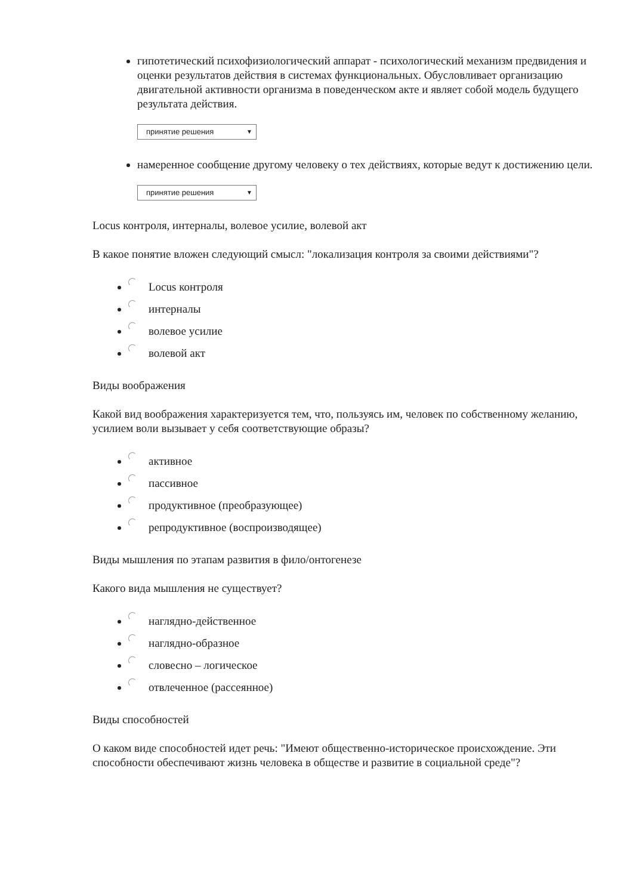гипотетический психофизиологический аппарат - психологический механизм предвидения и оценки результатов действия в системах функциональных. Обусловливает организацию двигательной активности организма в поведенческом акте и являет собой модель будущего результата действия.
принятие решения ▼
намеренное сообщение другому человеку о тех действиях, которые ведут к достижению цели.
принятие решения ▼
Locus контроля, интерналы, волевое усилие, волевой акт
В какое понятие вложен следующий смысл: "локализация контроля за своими действиями"?
Locus контроля
интерналы
волевое усилие
волевой акт
Виды воображения
Какой вид воображения характеризуется тем, что, пользуясь им, человек по собственному желанию, усилием воли вызывает у себя соответствующие образы?
активное
пассивное
продуктивное (преобразующее)
репродуктивное (воспроизводящее)
Виды мышления по этапам развития в фило/онтогенезе
Какого вида мышления не существует?
наглядно-действенное
наглядно-образное
словесно – логическое
отвлеченное (рассеянное)
Виды способностей
О каком виде способностей идет речь: "Имеют общественно-историческое происхождение. Эти способности обеспечивают жизнь человека в обществе и развитие в социальной среде"?